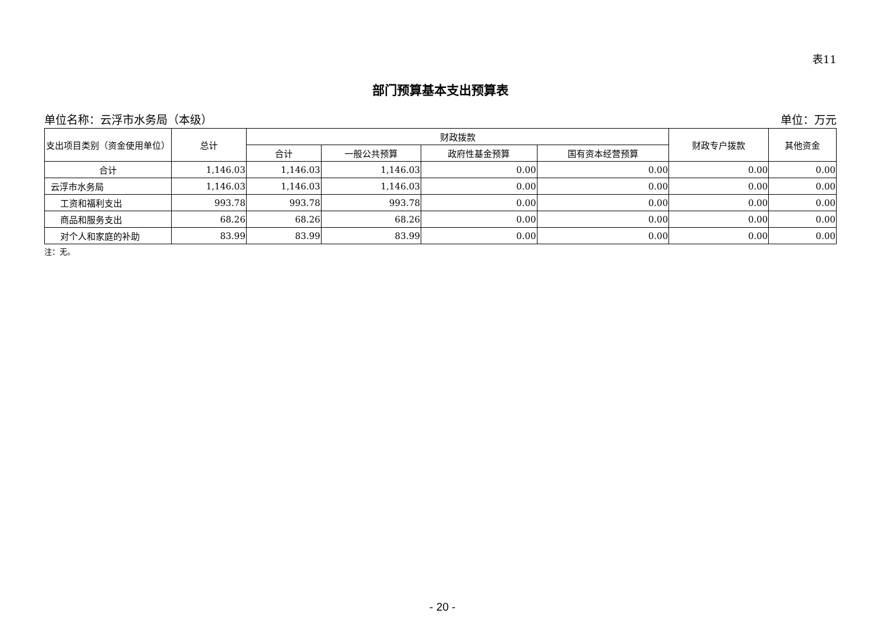表11
部门预算基本支出预算表
单位名称：云浮市水务局（本级） 单位：万元
| 支出项目类别（资金使用单位） | 总计 | 财政拨款 | | | | 财政专户拨款 | 其他资金 |
| --- | --- | --- | --- | --- | --- | --- | --- |
| | | 合计 | 一般公共预算 | 政府性基金预算 | 国有资本经营预算 | | |
| 合计 | 1,146.03 | 1,146.03 | 1,146.03 | 0.00 | 0.00 | 0.00 | 0.00 |
| 云浮市水务局 | 1,146.03 | 1,146.03 | 1,146.03 | 0.00 | 0.00 | 0.00 | 0.00 |
| 工资和福利支出 | 993.78 | 993.78 | 993.78 | 0.00 | 0.00 | 0.00 | 0.00 |
| 商品和服务支出 | 68.26 | 68.26 | 68.26 | 0.00 | 0.00 | 0.00 | 0.00 |
| 对个人和家庭的补助 | 83.99 | 83.99 | 83.99 | 0.00 | 0.00 | 0.00 | 0.00 |
注：无。
- 20 -